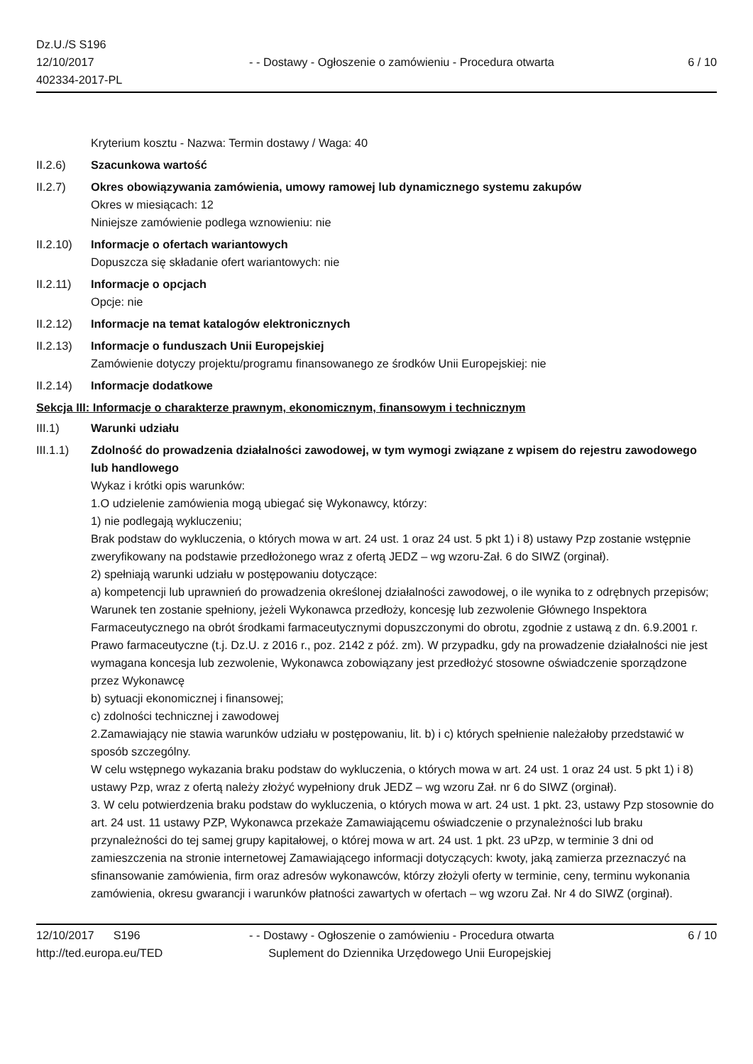Dz.U./S S196
12/10/2017
402334-2017-PL
- - Dostawy - Ogłoszenie o zamówieniu - Procedura otwarta
6 / 10
Kryterium kosztu - Nazwa: Termin dostawy / Waga: 40
II.2.6) Szacunkowa wartość
II.2.7) Okres obowiązywania zamówienia, umowy ramowej lub dynamicznego systemu zakupów
Okres w miesiącach: 12
Niniejsze zamówienie podlega wznowieniu: nie
II.2.10)
Informacje o ofertach wariantowych
Dopuszcza się składanie ofert wariantowych: nie
II.2.11)
Informacje o opcjach
Opcje: nie
II.2.12)
Informacje na temat katalogów elektronicznych
II.2.13)
Informacje o funduszach Unii Europejskiej
Zamówienie dotyczy projektu/programu finansowanego ze środków Unii Europejskiej: nie
II.2.14)
Informacje dodatkowe
Sekcja III: Informacje o charakterze prawnym, ekonomicznym, finansowym i technicznym
III.1) Warunki udziału
III.1.1)
Zdolność do prowadzenia działalności zawodowej, w tym wymogi związane z wpisem do rejestru zawodowego lub handlowego
Wykaz i krótki opis warunków:
1.O udzielenie zamówienia mogą ubiegać się Wykonawcy, którzy:
1) nie podlegają wykluczeniu;
Brak podstaw do wykluczenia, o których mowa w art. 24 ust. 1 oraz 24 ust. 5 pkt 1) i 8) ustawy Pzp zostanie wstępnie zweryfikowany na podstawie przedłożonego wraz z ofertą JEDZ – wg wzoru-Zał. 6 do SIWZ (orginał).
2) spełniają warunki udziału w postępowaniu dotyczące:
a) kompetencji lub uprawnień do prowadzenia określonej działalności zawodowej, o ile wynika to z odrębnych przepisów;
Warunek ten zostanie spełniony, jeżeli Wykonawca przedłoży, koncesję lub zezwolenie Głównego Inspektora Farmaceutycznego na obrót środkami farmaceutycznymi dopuszczonymi do obrotu, zgodnie z ustawą z dn. 6.9.2001 r. Prawo farmaceutyczne (t.j. Dz.U. z 2016 r., poz. 2142 z póź. zm). W przypadku, gdy na prowadzenie działalności nie jest wymagana koncesja lub zezwolenie, Wykonawca zobowiązany jest przedłożyć stosowne oświadczenie sporządzone przez Wykonawcę
b) sytuacji ekonomicznej i finansowej;
c) zdolności technicznej i zawodowej
2.Zamawiający nie stawia warunków udziału w postępowaniu, lit. b) i c) których spełnienie należałoby przedstawić w sposób szczególny.
W celu wstępnego wykazania braku podstaw do wykluczenia, o których mowa w art. 24 ust. 1 oraz 24 ust. 5 pkt 1) i 8) ustawy Pzp, wraz z ofertą należy złożyć wypełniony druk JEDZ – wg wzoru Zał. nr 6 do SIWZ (orginał).
3. W celu potwierdzenia braku podstaw do wykluczenia, o których mowa w art. 24 ust. 1 pkt. 23, ustawy Pzp stosownie do art. 24 ust. 11 ustawy PZP, Wykonawca przekaże Zamawiającemu oświadczenie o przynależności lub braku przynależności do tej samej grupy kapitałowej, o której mowa w art. 24 ust. 1 pkt. 23 uPzp, w terminie 3 dni od zamieszczenia na stronie internetowej Zamawiającego informacji dotyczących: kwoty, jaką zamierza przeznaczyć na sfinansowanie zamówienia, firm oraz adresów wykonawców, którzy złożyli oferty w terminie, ceny, terminu wykonania zamówienia, okresu gwarancji i warunków płatności zawartych w ofertach – wg wzoru Zał. Nr 4 do SIWZ (orginał).
12/10/2017 S196
http://ted.europa.eu/TED
- - Dostawy - Ogłoszenie o zamówieniu - Procedura otwarta
Suplement do Dziennika Urzędowego Unii Europejskiej
6 / 10